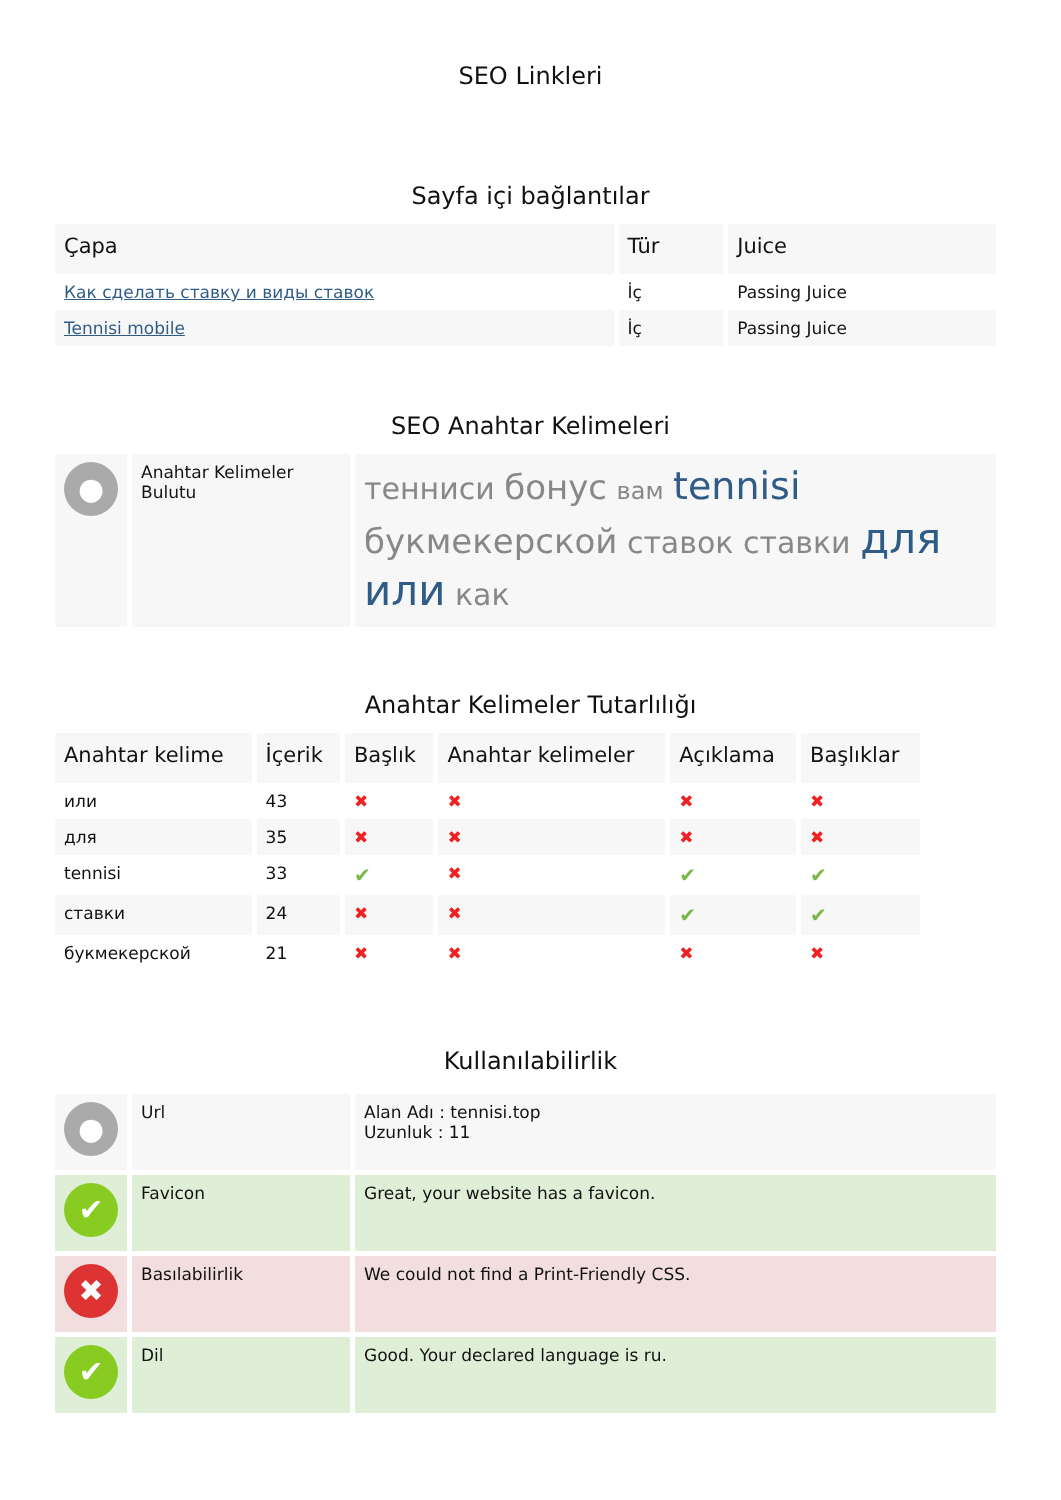SEO Linkleri
Sayfa içi bağlantılar
| Çapa | Tür | Juice |
| --- | --- | --- |
| Как сделать ставку и виды ставок | İç | Passing Juice |
| Tennisi mobile | İç | Passing Juice |
SEO Anahtar Kelimeleri
| ● | Anahtar Kelimeler Bulutu | тенниси бонус вам tennisi букмекерской ставок ставки для или как |
Anahtar Kelimeler Tutarlılığı
| Anahtar kelime | İçerik | Başlık | Anahtar kelimeler | Açıklama | Başlıklar |
| --- | --- | --- | --- | --- | --- |
| или | 43 | ✖ | ✖ | ✖ | ✖ |
| для | 35 | ✖ | ✖ | ✖ | ✖ |
| tennisi | 33 | ✔ | ✖ | ✔ | ✔ |
| ставки | 24 | ✖ | ✖ | ✔ | ✔ |
| букмекерской | 21 | ✖ | ✖ | ✖ | ✖ |
Kullanılabilirlik
| ● | Url | Alan Adı : tennisi.top Uzunluk : 11 |
| ✔ | Favicon | Great, your website has a favicon. |
| ✖ | Basılabilirlik | We could not find a Print-Friendly CSS. |
| ✔ | Dil | Good. Your declared language is ru. |